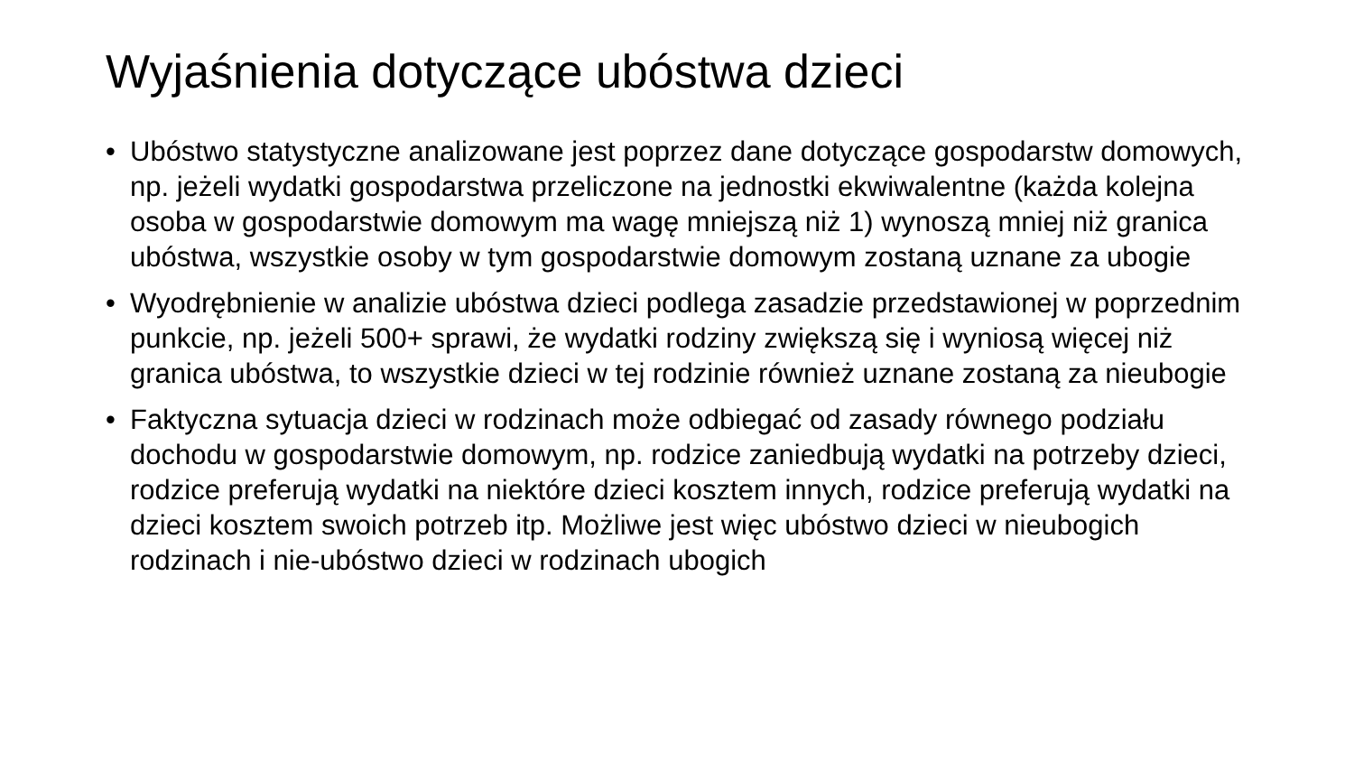Wyjaśnienia dotyczące ubóstwa dzieci
• Ubóstwo statystyczne analizowane jest poprzez dane dotyczące gospodarstw domowych, np. jeżeli wydatki gospodarstwa przeliczone na jednostki ekwiwalentne (każda kolejna osoba w gospodarstwie domowym ma wagę mniejszą niż 1) wynoszą mniej niż granica ubóstwa, wszystkie osoby w tym gospodarstwie domowym zostaną uznane za ubogie
• Wyodrębnienie w analizie ubóstwa dzieci podlega zasadzie przedstawionej w poprzednim punkcie, np. jeżeli 500+ sprawi, że wydatki rodziny zwiększą się i wyniosą więcej niż granica ubóstwa, to wszystkie dzieci w tej rodzinie również uznane zostaną za nieubogie
• Faktyczna sytuacja dzieci w rodzinach może odbiegać od zasady równego podziału dochodu w gospodarstwie domowym, np. rodzice zaniedbują wydatki na potrzeby dzieci, rodzice preferują wydatki na niektóre dzieci kosztem innych, rodzice preferują wydatki na dzieci kosztem swoich potrzeb itp. Możliwe jest więc ubóstwo dzieci w nieubogich rodzinach i nie-ubóstwo dzieci w rodzinach ubogich